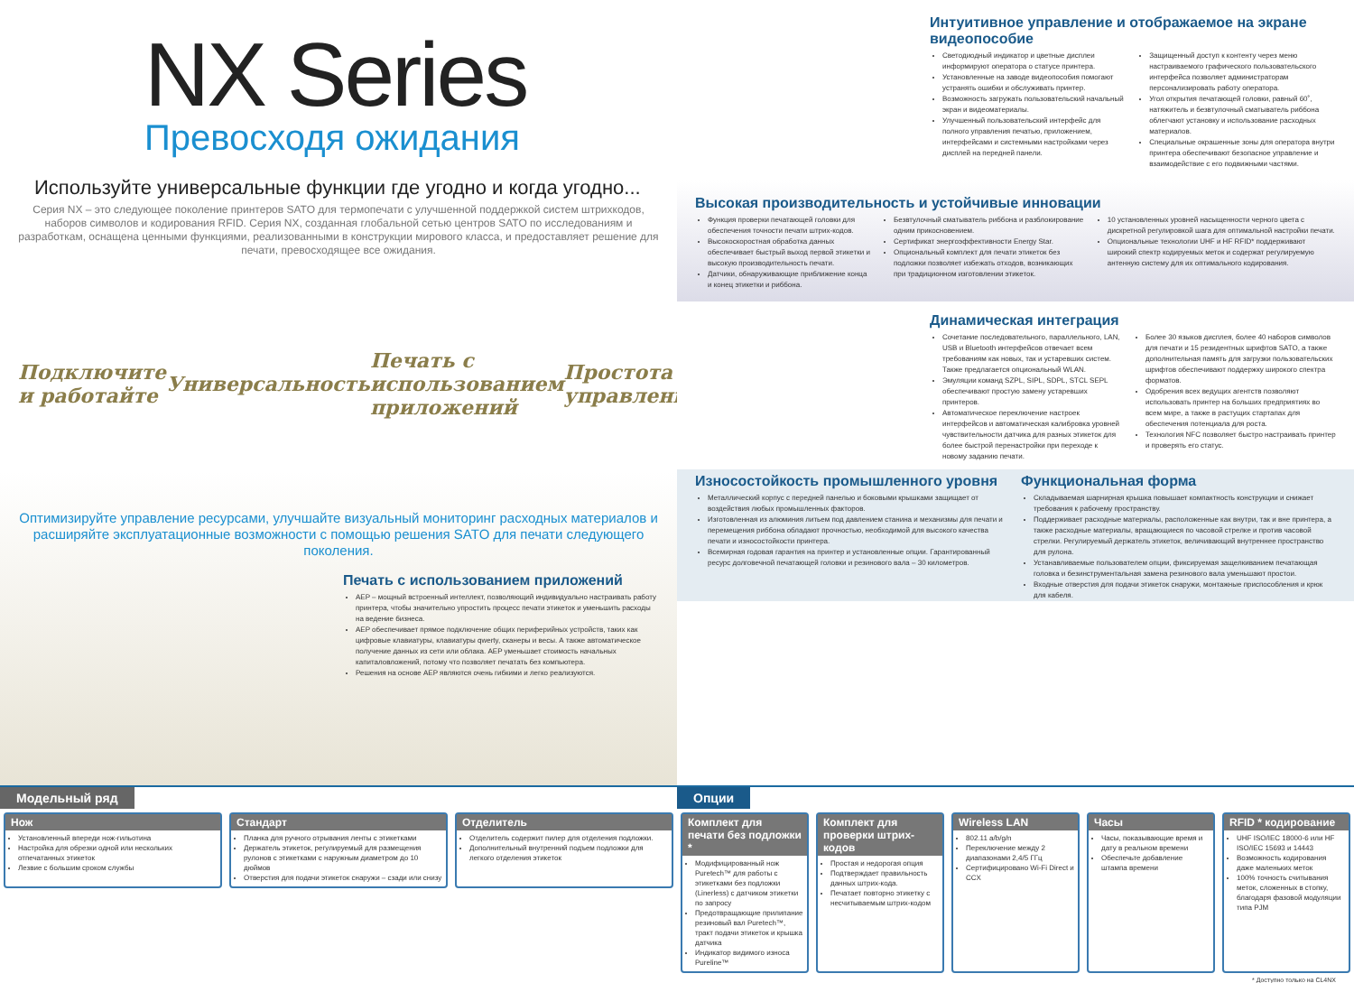NX Series
Превосходя ожидания
Используйте универсальные функции где угодно и когда угодно...
Серия NX – это следующее поколение принтеров SATO для термопечати с улучшенной поддержкой систем штрихкодов, наборов символов и кодирования RFID. Серия NX, созданная глобальной сетью центров SATO по исследованиям и разработкам, оснащена ценными функциями, реализованными в конструкции мирового класса, и предоставляет решение для печати, превосходящее все ожидания.
Подключите и работайте Универсальность Печать с использованием приложений Простота управления
Оптимизируйте управление ресурсами, улучшайте визуальный мониторинг расходных материалов и расширяйте эксплуатационные возможности с помощью решения SATO для печати следующего поколения.
Печать с использованием приложений
AEP – мощный встроенный интеллект, позволяющий индивидуально настраивать работу принтера, чтобы значительно упростить процесс печати этикеток и уменьшить расходы на ведение бизнеса.
AEP обеспечивает прямое подключение общих периферийных устройств, таких как цифровые клавиатуры, клавиатуры qwerty, сканеры и весы. А также автоматическое получение данных из сети или облака. AEP уменьшает стоимость начальных капиталовложений, потому что позволяет печатать без компьютера.
Решения на основе AEP являются очень гибкими и легко реализуются.
Интуитивное управление и отображаемое на экране видеопособие
Светодиодный индикатор и цветные дисплеи информируют оператора о статусе принтера.
Установленные на заводе видеопособия помогают устранять ошибки и обслуживать принтер.
Возможность загружать пользовательский начальный экран и видеоматериалы.
Улучшенный пользовательский интерфейс для полного управления печатью, приложением, интерфейсами и системными настройками через дисплей на передней панели.
Защищенный доступ к контенту через меню настраиваемого графического пользовательского интерфейса позволяет администраторам персонализировать работу оператора.
Угол открытия печатающей головки, равный 60˚, натяжитель и безвтулочный сматыватель риббона облегчают установку и использование расходных материалов.
Специальные окрашенные зоны для оператора внутри принтера обеспечивают безопасное управление и взаимодействие с его подвижными частями.
Высокая производительность и устойчивые инновации
Функция проверки печатающей головки для обеспечения точности печати штрих-кодов.
Высокоскоростная обработка данных обеспечивает быстрый выход первой этикетки и высокую производительность печати.
Датчики, обнаруживающие приближение конца и конец этикетки и риббона.
Безвтулочный сматыватель риббона и разблокирование одним прикосновением.
Сертификат энергоэффективности Energy Star.
Опциональный комплект для печати этикеток без подложки позволяет избежать отходов, возникающих при традиционном изготовлении этикеток.
10 установленных уровней насыщенности черного цвета с дискретной регулировкой шага для оптимальной настройки печати.
Опциональные технологии UHF и HF RFID* поддерживают широкий спектр кодируемых меток и содержат регулируемую антенную систему для их оптимального кодирования.
Динамическая интеграция
Сочетание последовательного, параллельного, LAN, USB и Bluetooth интерфейсов отвечает всем требованиям как новых, так и устаревших систем. Также предлагается опциональный WLAN.
Эмуляции команд SZPL, SIPL, SDPL, STCL SEPL обеспечивают простую замену устаревших принтеров.
Автоматическое переключение настроек интерфейсов и автоматическая калибровка уровней чувствительности датчика для разных этикеток для более быстрой перенастройки при переходе к новому заданию печати.
Более 30 языков дисплея, более 40 наборов символов для печати и 15 резидентных шрифтов SATO, а также дополнительная память для загрузки пользовательских шрифтов обеспечивают поддержку широкого спектра форматов.
Одобрения всех ведущих агентств позволяют использовать принтер на больших предприятиях во всем мире, а также в растущих стартапах для обеспечения потенциала для роста.
Технология NFC позволяет быстро настраивать принтер и проверять его статус.
Износостойкость промышленного уровня
Металлический корпус с передней панелью и боковыми крышками защищает от воздействия любых промышленных факторов.
Изготовленная из алюминия литьем под давлением станина и механизмы для печати и перемещения риббона обладают прочностью, необходимой для высокого качества печати и износостойкости принтера.
Всемирная годовая гарантия на принтер и установленные опции. Гарантированный ресурс долговечной печатающей головки и резинового вала – 30 километров.
Функциональная форма
Складываемая шарнирная крышка повышает компактность конструкции и снижает требования к рабочему пространству.
Поддерживает расходные материалы, расположенные как внутри, так и вне принтера, а также расходные материалы, вращающиеся по часовой стрелке и против часовой стрелки. Регулируемый держатель этикеток, величивающий внутреннее пространство для рулона.
Устанавливаемые пользователем опции, фиксируемая защелкиванием печатающая головка и безинструментальная замена резинового вала уменьшают простои.
Входные отверстия для подачи этикеток снаружи, монтажные приспособления и крюк для кабеля.
Модельный ряд
Нож
Установленный впереди нож-гильотина
Настройка для обрезки одной или нескольких отпечатанных этикеток
Лезвие с большим сроком службы
Стандарт
Планка для ручного отрывания ленты с этикетками
Держатель этикеток, регулируемый для размещения рулонов с этикетками с наружным диаметром до 10 дюймов
Отверстия для подачи этикеток снаружи – сзади или снизу
Отделитель
Отделитель содержит пилер для отделения подложки.
Дополнительный внутренний подъем подложки для легкого отделения этикеток
Опции
Комплект для печати без подложки *
Модифицированный нож Puretech™ для работы с этикетками без подложки (Linerless) с датчиком этикетки по запросу
Предотвращающие прилипание резиновый вал Puretech™, тракт подачи этикеток и крышка датчика
Индикатор видимого износа Pureline™
Комплект для проверки штрих-кодов
Простая и недорогая опция
Подтверждает правильность данных штрих-кода.
Печатает повторно этикетку с несчитываемым штрих-кодом
Wireless LAN
802.11 a/b/g/n
Переключение между 2 диапазонами 2,4/5 ГГц
Сертифицировано Wi-Fi Direct и CCX
Часы
Часы, показывающие время и дату в реальном времени
Обеспечьте добавление штампа времени
RFID * кодирование
UHF ISO/IEC 18000-6 или HF ISO/IEC 15693 и 14443
Возможность кодирования даже маленьких меток
100% точность считывания меток, сложенных в стопку, благодаря фазовой модуляции типа PJM
* Доступно только на CL4NX